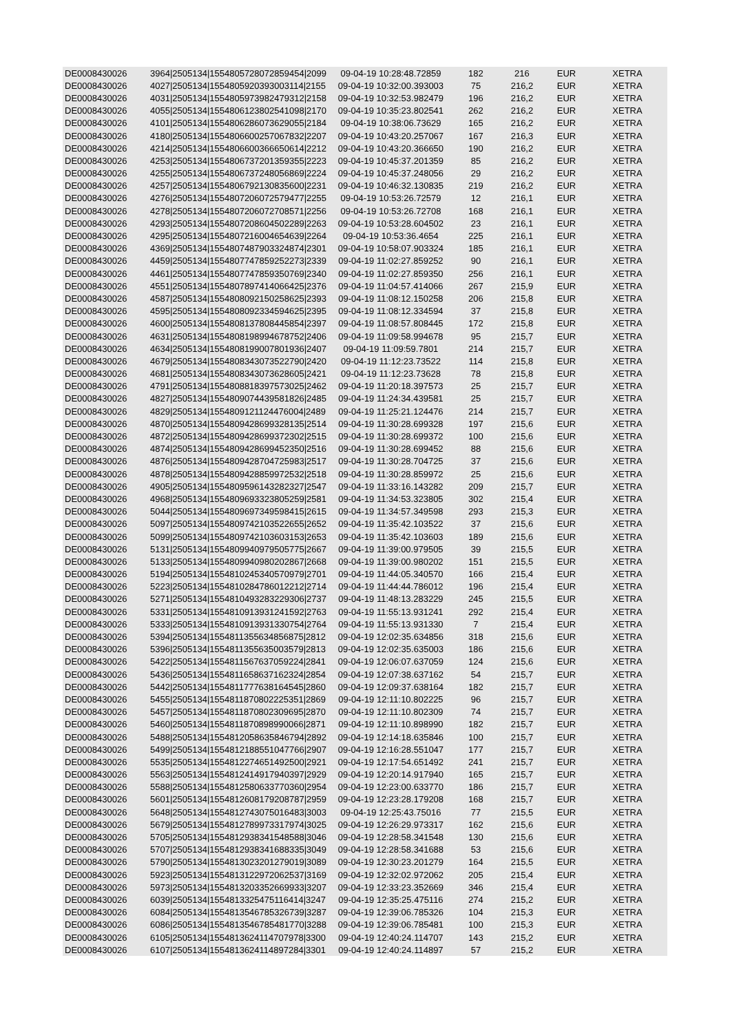| DE0008430026 | 3964/2505134/1554805728072859454/2099 | 09-04-19 10:28:48.72859 | 182 | 216 | EUR | XETRA |
| DE0008430026 | 4027/2505134/1554805920393003114/2155 | 09-04-19 10:32:00.393003 | 75 | 216,2 | EUR | XETRA |
| DE0008430026 | 4031/2505134/1554805973982479312/2158 | 09-04-19 10:32:53.982479 | 196 | 216,2 | EUR | XETRA |
| DE0008430026 | 4055/2505134/1554806123802541098/2170 | 09-04-19 10:35:23.802541 | 262 | 216,2 | EUR | XETRA |
| DE0008430026 | 4101/2505134/1554806286073629055/2184 | 09-04-19 10:38:06.73629 | 165 | 216,2 | EUR | XETRA |
| DE0008430026 | 4180/2505134/1554806600257067832/2207 | 09-04-19 10:43:20.257067 | 167 | 216,3 | EUR | XETRA |
| DE0008430026 | 4214/2505134/1554806600366650614/2212 | 09-04-19 10:43:20.366650 | 190 | 216,2 | EUR | XETRA |
| DE0008430026 | 4253/2505134/1554806737201359355/2223 | 09-04-19 10:45:37.201359 | 85 | 216,2 | EUR | XETRA |
| DE0008430026 | 4255/2505134/1554806737248056869/2224 | 09-04-19 10:45:37.248056 | 29 | 216,2 | EUR | XETRA |
| DE0008430026 | 4257/2505134/1554806792130835600/2231 | 09-04-19 10:46:32.130835 | 219 | 216,2 | EUR | XETRA |
| DE0008430026 | 4276/2505134/1554807206072579477/2255 | 09-04-19 10:53:26.72579 | 12 | 216,1 | EUR | XETRA |
| DE0008430026 | 4278/2505134/1554807206072708571/2256 | 09-04-19 10:53:26.72708 | 168 | 216,1 | EUR | XETRA |
| DE0008430026 | 4293/2505134/1554807208604502289/2263 | 09-04-19 10:53:28.604502 | 23 | 216,1 | EUR | XETRA |
| DE0008430026 | 4295/2505134/1554807216004654639/2264 | 09-04-19 10:53:36.4654 | 225 | 216,1 | EUR | XETRA |
| DE0008430026 | 4369/2505134/1554807487903324874/2301 | 09-04-19 10:58:07.903324 | 185 | 216,1 | EUR | XETRA |
| DE0008430026 | 4459/2505134/1554807747859252273/2339 | 09-04-19 11:02:27.859252 | 90 | 216,1 | EUR | XETRA |
| DE0008430026 | 4461/2505134/1554807747859350769/2340 | 09-04-19 11:02:27.859350 | 256 | 216,1 | EUR | XETRA |
| DE0008430026 | 4551/2505134/1554807897414066425/2376 | 09-04-19 11:04:57.414066 | 267 | 215,9 | EUR | XETRA |
| DE0008430026 | 4587/2505134/1554808092150258625/2393 | 09-04-19 11:08:12.150258 | 206 | 215,8 | EUR | XETRA |
| DE0008430026 | 4595/2505134/1554808092334594625/2395 | 09-04-19 11:08:12.334594 | 37 | 215,8 | EUR | XETRA |
| DE0008430026 | 4600/2505134/1554808137808445854/2397 | 09-04-19 11:08:57.808445 | 172 | 215,8 | EUR | XETRA |
| DE0008430026 | 4631/2505134/1554808198994678752/2406 | 09-04-19 11:09:58.994678 | 95 | 215,7 | EUR | XETRA |
| DE0008430026 | 4634/2505134/1554808199007801936/2407 | 09-04-19 11:09:59.7801 | 214 | 215,7 | EUR | XETRA |
| DE0008430026 | 4679/2505134/1554808343073522790/2420 | 09-04-19 11:12:23.73522 | 114 | 215,8 | EUR | XETRA |
| DE0008430026 | 4681/2505134/1554808343073628605/2421 | 09-04-19 11:12:23.73628 | 78 | 215,8 | EUR | XETRA |
| DE0008430026 | 4791/2505134/1554808818397573025/2462 | 09-04-19 11:20:18.397573 | 25 | 215,7 | EUR | XETRA |
| DE0008430026 | 4827/2505134/1554809074439581826/2485 | 09-04-19 11:24:34.439581 | 25 | 215,7 | EUR | XETRA |
| DE0008430026 | 4829/2505134/1554809121124476004/2489 | 09-04-19 11:25:21.124476 | 214 | 215,7 | EUR | XETRA |
| DE0008430026 | 4870/2505134/1554809428699328135/2514 | 09-04-19 11:30:28.699328 | 197 | 215,6 | EUR | XETRA |
| DE0008430026 | 4872/2505134/1554809428699372302/2515 | 09-04-19 11:30:28.699372 | 100 | 215,6 | EUR | XETRA |
| DE0008430026 | 4874/2505134/1554809428699452350/2516 | 09-04-19 11:30:28.699452 | 88 | 215,6 | EUR | XETRA |
| DE0008430026 | 4876/2505134/1554809428704725983/2517 | 09-04-19 11:30:28.704725 | 37 | 215,6 | EUR | XETRA |
| DE0008430026 | 4878/2505134/1554809428859972532/2518 | 09-04-19 11:30:28.859972 | 25 | 215,6 | EUR | XETRA |
| DE0008430026 | 4905/2505134/1554809596143282327/2547 | 09-04-19 11:33:16.143282 | 209 | 215,7 | EUR | XETRA |
| DE0008430026 | 4968/2505134/1554809693323805259/2581 | 09-04-19 11:34:53.323805 | 302 | 215,4 | EUR | XETRA |
| DE0008430026 | 5044/2505134/1554809697349598415/2615 | 09-04-19 11:34:57.349598 | 293 | 215,3 | EUR | XETRA |
| DE0008430026 | 5097/2505134/1554809742103522655/2652 | 09-04-19 11:35:42.103522 | 37 | 215,6 | EUR | XETRA |
| DE0008430026 | 5099/2505134/1554809742103603153/2653 | 09-04-19 11:35:42.103603 | 189 | 215,6 | EUR | XETRA |
| DE0008430026 | 5131/2505134/1554809940979505775/2667 | 09-04-19 11:39:00.979505 | 39 | 215,5 | EUR | XETRA |
| DE0008430026 | 5133/2505134/1554809940980202867/2668 | 09-04-19 11:39:00.980202 | 151 | 215,5 | EUR | XETRA |
| DE0008430026 | 5194/2505134/1554810245340570979/2701 | 09-04-19 11:44:05.340570 | 166 | 215,4 | EUR | XETRA |
| DE0008430026 | 5223/2505134/1554810284786012212/2714 | 09-04-19 11:44:44.786012 | 196 | 215,4 | EUR | XETRA |
| DE0008430026 | 5271/2505134/1554810493283229306/2737 | 09-04-19 11:48:13.283229 | 245 | 215,5 | EUR | XETRA |
| DE0008430026 | 5331/2505134/1554810913931241592/2763 | 09-04-19 11:55:13.931241 | 292 | 215,4 | EUR | XETRA |
| DE0008430026 | 5333/2505134/1554810913931330754/2764 | 09-04-19 11:55:13.931330 | 7 | 215,4 | EUR | XETRA |
| DE0008430026 | 5394/2505134/1554811355634856875/2812 | 09-04-19 12:02:35.634856 | 318 | 215,6 | EUR | XETRA |
| DE0008430026 | 5396/2505134/1554811355635003579/2813 | 09-04-19 12:02:35.635003 | 186 | 215,6 | EUR | XETRA |
| DE0008430026 | 5422/2505134/1554811567637059224/2841 | 09-04-19 12:06:07.637059 | 124 | 215,6 | EUR | XETRA |
| DE0008430026 | 5436/2505134/1554811658637162324/2854 | 09-04-19 12:07:38.637162 | 54 | 215,7 | EUR | XETRA |
| DE0008430026 | 5442/2505134/1554811777638164545/2860 | 09-04-19 12:09:37.638164 | 182 | 215,7 | EUR | XETRA |
| DE0008430026 | 5455/2505134/1554811870802225351/2869 | 09-04-19 12:11:10.802225 | 96 | 215,7 | EUR | XETRA |
| DE0008430026 | 5457/2505134/1554811870802309695/2870 | 09-04-19 12:11:10.802309 | 74 | 215,7 | EUR | XETRA |
| DE0008430026 | 5460/2505134/1554811870898990066/2871 | 09-04-19 12:11:10.898990 | 182 | 215,7 | EUR | XETRA |
| DE0008430026 | 5488/2505134/1554812058635846794/2892 | 09-04-19 12:14:18.635846 | 100 | 215,7 | EUR | XETRA |
| DE0008430026 | 5499/2505134/1554812188551047766/2907 | 09-04-19 12:16:28.551047 | 177 | 215,7 | EUR | XETRA |
| DE0008430026 | 5535/2505134/1554812274651492500/2921 | 09-04-19 12:17:54.651492 | 241 | 215,7 | EUR | XETRA |
| DE0008430026 | 5563/2505134/1554812414917940397/2929 | 09-04-19 12:20:14.917940 | 165 | 215,7 | EUR | XETRA |
| DE0008430026 | 5588/2505134/1554812580633770360/2954 | 09-04-19 12:23:00.633770 | 186 | 215,7 | EUR | XETRA |
| DE0008430026 | 5601/2505134/1554812608179208787/2959 | 09-04-19 12:23:28.179208 | 168 | 215,7 | EUR | XETRA |
| DE0008430026 | 5648/2505134/1554812743075016483/3003 | 09-04-19 12:25:43.75016 | 77 | 215,5 | EUR | XETRA |
| DE0008430026 | 5679/2505134/1554812789973317974/3025 | 09-04-19 12:26:29.973317 | 162 | 215,6 | EUR | XETRA |
| DE0008430026 | 5705/2505134/1554812938341548588/3046 | 09-04-19 12:28:58.341548 | 130 | 215,6 | EUR | XETRA |
| DE0008430026 | 5707/2505134/1554812938341688335/3049 | 09-04-19 12:28:58.341688 | 53 | 215,6 | EUR | XETRA |
| DE0008430026 | 5790/2505134/1554813023201279019/3089 | 09-04-19 12:30:23.201279 | 164 | 215,5 | EUR | XETRA |
| DE0008430026 | 5923/2505134/1554813122972062537/3169 | 09-04-19 12:32:02.972062 | 205 | 215,4 | EUR | XETRA |
| DE0008430026 | 5973/2505134/1554813203352669933/3207 | 09-04-19 12:33:23.352669 | 346 | 215,4 | EUR | XETRA |
| DE0008430026 | 6039/2505134/1554813325475116414/3247 | 09-04-19 12:35:25.475116 | 274 | 215,2 | EUR | XETRA |
| DE0008430026 | 6084/2505134/1554813546785326739/3287 | 09-04-19 12:39:06.785326 | 104 | 215,3 | EUR | XETRA |
| DE0008430026 | 6086/2505134/1554813546785481770/3288 | 09-04-19 12:39:06.785481 | 100 | 215,3 | EUR | XETRA |
| DE0008430026 | 6105/2505134/1554813624114707978/3300 | 09-04-19 12:40:24.114707 | 143 | 215,2 | EUR | XETRA |
| DE0008430026 | 6107/2505134/1554813624114897284/3301 | 09-04-19 12:40:24.114897 | 57 | 215,2 | EUR | XETRA |